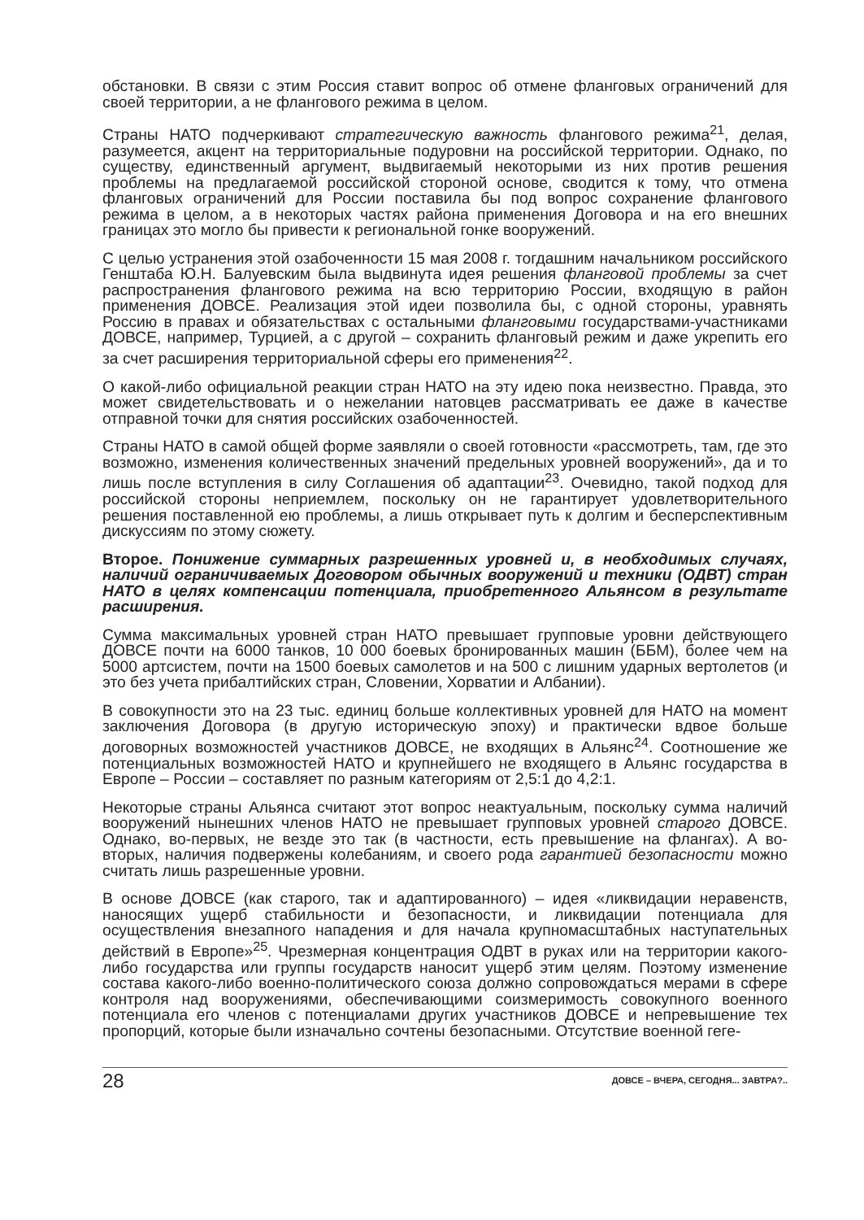обстановки. В связи с этим Россия ставит вопрос об отмене фланговых ограничений для своей территории, а не флангового режима в целом.
Страны НАТО подчеркивают стратегическую важность флангового режима<sup>21</sup>, делая, разумеется, акцент на территориальные подуровни на российской территории. Однако, по существу, единственный аргумент, выдвигаемый некоторыми из них против решения проблемы на предлагаемой российской стороной основе, сводится к тому, что отмена фланговых ограничений для России поставила бы под вопрос сохранение флангового режима в целом, а в некоторых частях района применения Договора и на его внешних границах это могло бы привести к региональной гонке вооружений.
С целью устранения этой озабоченности 15 мая 2008 г. тогдашним начальником российского Генштаба Ю.Н. Балуевским была выдвинута идея решения фланговой проблемы за счет распространения флангового режима на всю территорию России, входящую в район применения ДОВСЕ. Реализация этой идеи позволила бы, с одной стороны, уравнять Россию в правах и обязательствах с остальными фланговыми государствами-участниками ДОВСЕ, например, Турцией, а с другой – сохранить фланговый режим и даже укрепить его за счет расширения территориальной сферы его применения<sup>22</sup>.
О какой-либо официальной реакции стран НАТО на эту идею пока неизвестно. Правда, это может свидетельствовать и о нежелании натовцев рассматривать ее даже в качестве отправной точки для снятия российских озабоченностей.
Страны НАТО в самой общей форме заявляли о своей готовности «рассмотреть, там, где это возможно, изменения количественных значений предельных уровней вооружений», да и то лишь после вступления в силу Соглашения об адаптации<sup>23</sup>. Очевидно, такой подход для российской стороны неприемлем, поскольку он не гарантирует удовлетворительного решения поставленной ею проблемы, а лишь открывает путь к долгим и бесперспективным дискуссиям по этому сюжету.
Второе. Понижение суммарных разрешенных уровней и, в необходимых случаях, наличий ограничиваемых Договором обычных вооружений и техники (ОДВТ) стран НАТО в целях компенсации потенциала, приобретенного Альянсом в результате расширения.
Сумма максимальных уровней стран НАТО превышает групповые уровни действующего ДОВСЕ почти на 6000 танков, 10 000 боевых бронированных машин (ББМ), более чем на 5000 артсистем, почти на 1500 боевых самолетов и на 500 с лишним ударных вертолетов (и это без учета прибалтийских стран, Словении, Хорватии и Албании).
В совокупности это на 23 тыс. единиц больше коллективных уровней для НАТО на момент заключения Договора (в другую историческую эпоху) и практически вдвое больше договорных возможностей участников ДОВСЕ, не входящих в Альянс<sup>24</sup>. Соотношение же потенциальных возможностей НАТО и крупнейшего не входящего в Альянс государства в Европе – России – составляет по разным категориям от 2,5:1 до 4,2:1.
Некоторые страны Альянса считают этот вопрос неактуальным, поскольку сумма наличий вооружений нынешних членов НАТО не превышает групповых уровней старого ДОВСЕ. Однако, во-первых, не везде это так (в частности, есть превышение на флангах). А во-вторых, наличия подвержены колебаниям, и своего рода гарантией безопасности можно считать лишь разрешенные уровни.
В основе ДОВСЕ (как старого, так и адаптированного) – идея «ликвидации неравенств, наносящих ущерб стабильности и безопасности, и ликвидации потенциала для осуществления внезапного нападения и для начала крупномасштабных наступательных действий в Европе»<sup>25</sup>. Чрезмерная концентрация ОДВТ в руках или на территории какого-либо государства или группы государств наносит ущерб этим целям. Поэтому изменение состава какого-либо военно-политического союза должно сопровождаться мерами в сфере контроля над вооружениями, обеспечивающими соизмеримость совокупного военного потенциала его членов с потенциалами других участников ДОВСЕ и непревышение тех пропорций, которые были изначально сочтены безопасными. Отсутствие военной геге-
28 ДОВСЕ – ВЧЕРА, СЕГОДНЯ... ЗАВТРА?..